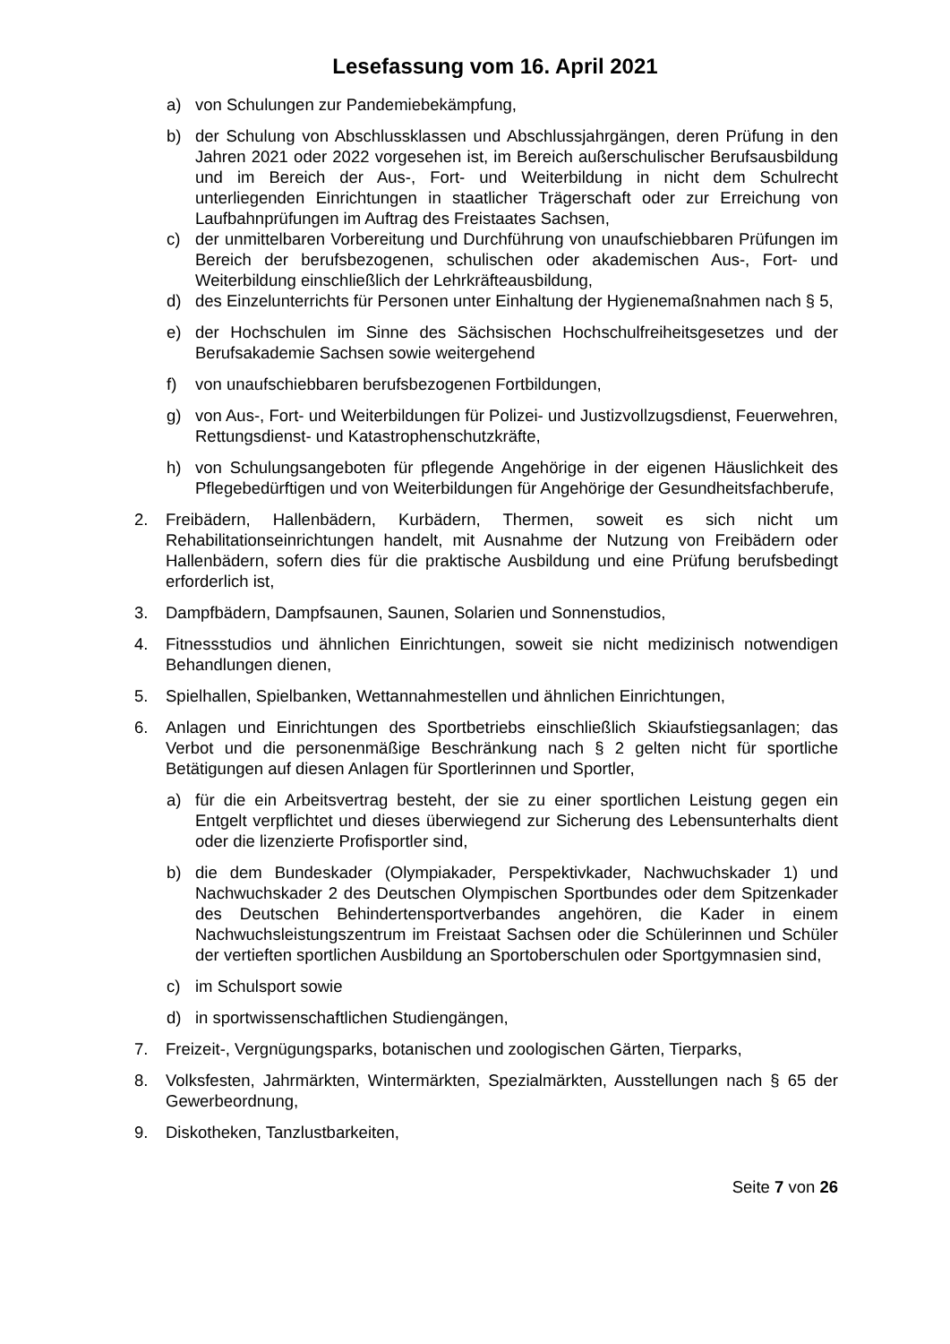Lesefassung vom 16. April 2021
a) von Schulungen zur Pandemiebekämpfung,
b) der Schulung von Abschlussklassen und Abschlussjahrgängen, deren Prüfung in den Jahren 2021 oder 2022 vorgesehen ist, im Bereich außerschulischer Berufsausbildung und im Bereich der Aus-, Fort- und Weiterbildung in nicht dem Schulrecht unterliegenden Einrichtungen in staatlicher Trägerschaft oder zur Erreichung von Laufbahnprüfungen im Auftrag des Freistaates Sachsen,
c) der unmittelbaren Vorbereitung und Durchführung von unaufschiebbaren Prüfungen im Bereich der berufsbezogenen, schulischen oder akademischen Aus-, Fort- und Weiterbildung einschließlich der Lehrkräfteausbildung,
d) des Einzelunterrichts für Personen unter Einhaltung der Hygienemaßnahmen nach § 5,
e) der Hochschulen im Sinne des Sächsischen Hochschulfreiheitsgesetzes und der Berufsakademie Sachsen sowie weitergehend
f) von unaufschiebbaren berufsbezogenen Fortbildungen,
g) von Aus-, Fort- und Weiterbildungen für Polizei- und Justizvollzugsdienst, Feuerwehren, Rettungsdienst- und Katastrophenschutzkräfte,
h) von Schulungsangeboten für pflegende Angehörige in der eigenen Häuslichkeit des Pflegebedürftigen und von Weiterbildungen für Angehörige der Gesundheitsfachberufe,
2. Freibädern, Hallenbädern, Kurbädern, Thermen, soweit es sich nicht um Rehabilitationseinrichtungen handelt, mit Ausnahme der Nutzung von Freibädern oder Hallenbädern, sofern dies für die praktische Ausbildung und eine Prüfung berufsbedingt erforderlich ist,
3. Dampfbädern, Dampfsaunen, Saunen, Solarien und Sonnenstudios,
4. Fitnessstudios und ähnlichen Einrichtungen, soweit sie nicht medizinisch notwendigen Behandlungen dienen,
5. Spielhallen, Spielbanken, Wettannahmestellen und ähnlichen Einrichtungen,
6. Anlagen und Einrichtungen des Sportbetriebs einschließlich Skiaufstiegsanlagen; das Verbot und die personenmäßige Beschränkung nach § 2 gelten nicht für sportliche Betätigungen auf diesen Anlagen für Sportlerinnen und Sportler,
a) für die ein Arbeitsvertrag besteht, der sie zu einer sportlichen Leistung gegen ein Entgelt verpflichtet und dieses überwiegend zur Sicherung des Lebensunterhalts dient oder die lizenzierte Profisportler sind,
b) die dem Bundeskader (Olympiakader, Perspektivkader, Nachwuchskader 1) und Nachwuchskader 2 des Deutschen Olympischen Sportbundes oder dem Spitzenkader des Deutschen Behindertensportverbandes angehören, die Kader in einem Nachwuchsleistungszentrum im Freistaat Sachsen oder die Schülerinnen und Schüler der vertieften sportlichen Ausbildung an Sportoberschulen oder Sportgymnasien sind,
c) im Schulsport sowie
d) in sportwissenschaftlichen Studiengängen,
7. Freizeit-, Vergnügungsparks, botanischen und zoologischen Gärten, Tierparks,
8. Volksfesten, Jahrmärkten, Wintermärkten, Spezialmärkten, Ausstellungen nach § 65 der Gewerbeordnung,
9. Diskotheken, Tanzlustbarkeiten,
Seite 7 von 26